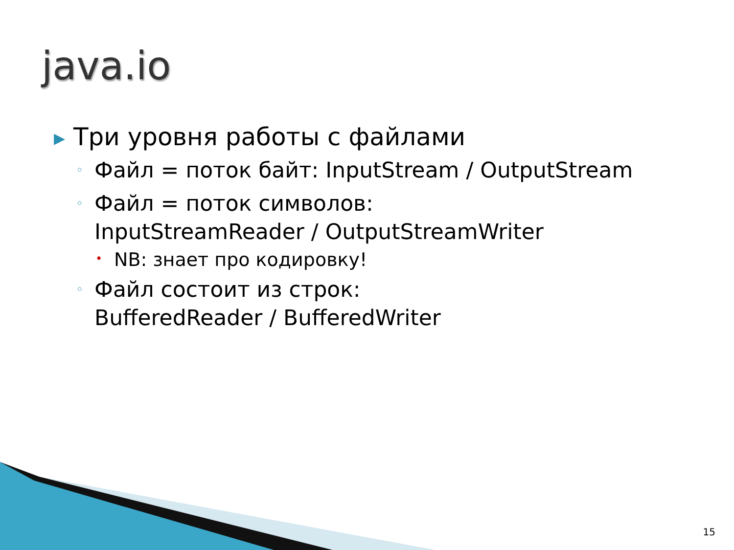java.io
▶ Три уровня работы с файлами
◦ Файл = поток байт: InputStream / OutputStream
◦ Файл = поток символов:
InputStreamReader / OutputStreamWriter
• NB: знает про кодировку!
◦ Файл состоит из строк:
BufferedReader / BufferedWriter
15